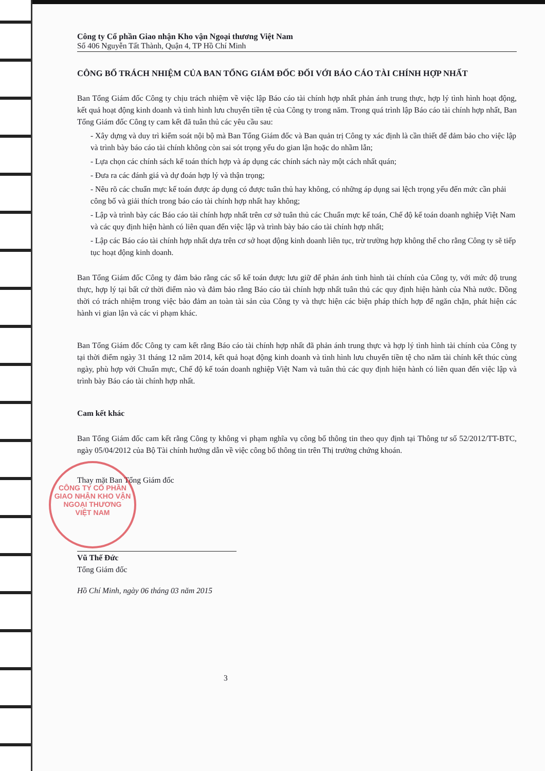Công ty Cổ phần Giao nhận Kho vận Ngoại thương Việt Nam
Số 406 Nguyễn Tất Thành, Quận 4, TP Hồ Chí Minh
CÔNG BỐ TRÁCH NHIỆM CỦA BAN TỔNG GIÁM ĐỐC ĐỐI VỚI BÁO CÁO TÀI CHÍNH HỢP NHẤT
Ban Tổng Giám đốc Công ty chịu trách nhiệm về việc lập Báo cáo tài chính hợp nhất phản ánh trung thực, hợp lý tình hình hoạt động, kết quả hoạt động kinh doanh và tình hình lưu chuyển tiền tệ của Công ty trong năm. Trong quá trình lập Báo cáo tài chính hợp nhất, Ban Tổng Giám đốc Công ty cam kết đã tuân thủ các yêu cầu sau:
- Xây dựng và duy trì kiểm soát nội bộ mà Ban Tổng Giám đốc và Ban quản trị Công ty xác định là cần thiết để đảm bảo cho việc lập và trình bày báo cáo tài chính không còn sai sót trọng yếu do gian lận hoặc do nhầm lẫn;
- Lựa chọn các chính sách kế toán thích hợp và áp dụng các chính sách này một cách nhất quán;
- Đưa ra các đánh giá và dự đoán hợp lý và thận trọng;
- Nêu rõ các chuẩn mực kế toán được áp dụng có được tuân thủ hay không, có những áp dụng sai lệch trọng yếu đến mức cần phải công bố và giải thích trong báo cáo tài chính hợp nhất hay không;
- Lập và trình bày các Báo cáo tài chính hợp nhất trên cơ sở tuân thủ các Chuẩn mực kế toán, Chế độ kế toán doanh nghiệp Việt Nam và các quy định hiện hành có liên quan đến việc lập và trình bày báo cáo tài chính hợp nhất;
- Lập các Báo cáo tài chính hợp nhất dựa trên cơ sở hoạt động kinh doanh liên tục, trừ trường hợp không thể cho rằng Công ty sẽ tiếp tục hoạt động kinh doanh.
Ban Tổng Giám đốc Công ty đảm bảo rằng các sổ kế toán được lưu giữ để phản ánh tình hình tài chính của Công ty, với mức độ trung thực, hợp lý tại bất cứ thời điểm nào và đảm bảo rằng Báo cáo tài chính hợp nhất tuân thủ các quy định hiện hành của Nhà nước. Đồng thời có trách nhiệm trong việc bảo đảm an toàn tài sản của Công ty và thực hiện các biện pháp thích hợp để ngăn chặn, phát hiện các hành vi gian lận và các vi phạm khác.
Ban Tổng Giám đốc Công ty cam kết rằng Báo cáo tài chính hợp nhất đã phản ánh trung thực và hợp lý tình hình tài chính của Công ty tại thời điểm ngày 31 tháng 12 năm 2014, kết quả hoạt động kinh doanh và tình hình lưu chuyển tiền tệ cho năm tài chính kết thúc cùng ngày, phù hợp với Chuẩn mực, Chế độ kế toán doanh nghiệp Việt Nam và tuân thủ các quy định hiện hành có liên quan đến việc lập và trình bày Báo cáo tài chính hợp nhất.
Cam kết khác
Ban Tổng Giám đốc cam kết rằng Công ty không vi phạm nghĩa vụ công bố thông tin theo quy định tại Thông tư số 52/2012/TT-BTC, ngày 05/04/2012 của Bộ Tài chính hướng dẫn về việc công bố thông tin trên Thị trường chứng khoán.
CÔNG TY CỔ PHẦN
GIAO NHẬN KHO VẬN
NGOẠI THƯƠNG
VIỆT NAM
Thay mặt Ban Tổng Giám đốc
Vũ Thế Đức
Tổng Giám đốc
Hồ Chí Minh, ngày 06 tháng 03 năm 2015
3